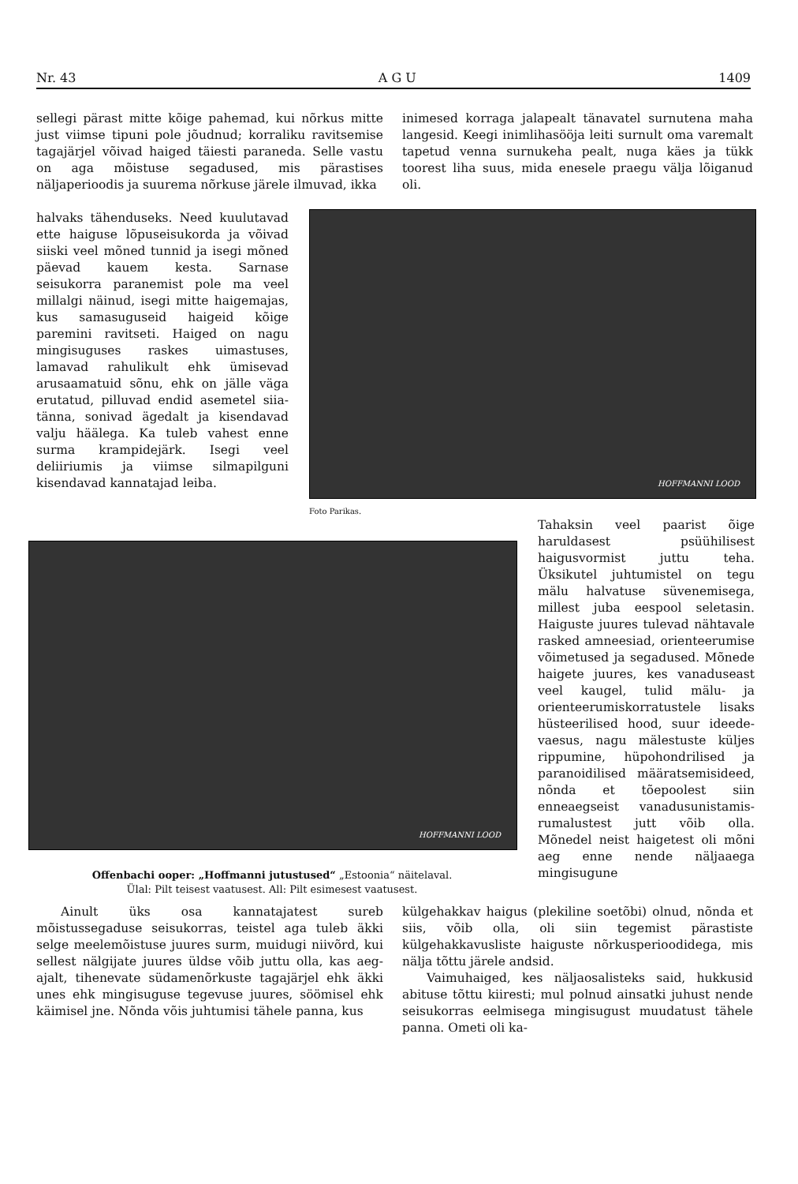Nr. 43 A G U 1409
sellegi pärast mitte kõige pahemad, kui nõrkus mitte just viimse tipuni pole jõudnud; korraliku ravitsemise tagajärjel võivad haiged täiesti paraneda. Selle vastu on aga mõistuse segadused, mis pärastises näljaperioodis ja suurema nõrkuse järele ilmuvad, ikka
halvaks tähenduseks. Need kuulutavad ette haiguse lõpuseisukorda ja võivad siiski veel mõned tunnid ja isegi mõned päevad kauem kesta. Sarnase seisukorra paranemist pole ma veel millalgi näinud, isegi mitte haigemajas, kus samasuguseid haigeid kõige paremini ravitseti. Haiged on nagu mingisuguses raskes uimastuses, lamavad rahulikult ehk ümisevad arusaamatuid sõnu, ehk on jälle väga erutatud, pilluvad endid asemetel siia-tänna, sonivad ägedalt ja kisendavad valju häälega. Ka tuleb vahest enne surma krampidejärk. Isegi veel deliiriumis ja viimse silmapilguni kisendavad kannatajad leiba.
inimesed korraga jalapealt tänavatel surnutena maha langesid. Keegi inimlihasööja leiti surnult oma varemalt tapetud venna surnukeha pealt, nuga käes ja tükk toorest liha suus, mida enesele praegu välja lõiganud oli.
HOFFMANNI LOOD
Foto Parikas.
Tahaksin veel paarist õige haruldasest psüühilisest haigusvormist juttu teha. Üksikutel juhtumistel on tegu mälu halvatuse süvenemisega, millest juba eespool seletasin. Haiguste juures tulevad nähtavale rasked amneesiad, orienteerumise võimetused ja segadused. Mõnede haigete juures, kes vanaduseast veel kaugel, tulid mälu- ja orienteerumiskorratustele lisaks hüsteerilised hood, suur ideede-vaesus, nagu mälestuste küljes rippumine, hüpohondrilised ja paranoidilised määratsemisideed, nõnda et tõepoolest siin enneaegseist vanadusunistamis-rumalustest jutt võib olla. Mõnedel neist haigetest oli mõni aeg enne nende näljaaega mingisugune
HOFFMANNI LOOD
Offenbachi ooper: „Hoffmanni jutustused“ „Estoonia“ näitelaval.
Ülal: Pilt teisest vaatusest. All: Pilt esimesest vaatusest.
Ainult üks osa kannatajatest sureb mõistussegaduse seisukorras, teistel aga tuleb äkki selge meelemõistuse juures surm, muidugi niivõrd, kui sellest nälgijate juures üldse võib juttu olla, kas aeg-ajalt, tihenevate südamenõrkuste tagajärjel ehk äkki unes ehk mingisuguse tegevuse juures, söömisel ehk käimisel jne. Nõnda võis juhtumisi tähele panna, kus
külgehakkav haigus (plekiline soetõbi) olnud, nõnda et siis, võib olla, oli siin tegemist pärastiste külgehakkavusliste haiguste nõrkusperioodidega, mis nälja tõttu järele andsid.
Vaimuhaiged, kes näljaosalisteks said, hukkusid abituse tõttu kiiresti; mul polnud ainsatki juhust nende seisukorras eelmisega mingisugust muudatust tähele panna. Ometi oli ka-